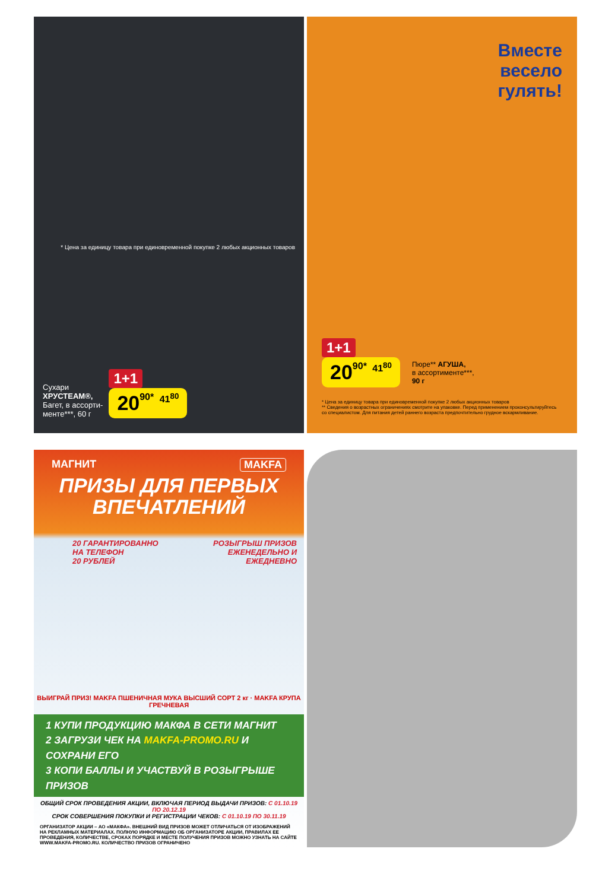* Цена за единицу товара при единовременной покупке 2 любых акционных товаров
Сухари
ХРУСТЕАМ®,
Багет, в ассорти-
менте***, 60 г
1+1
2090* 41<sup>80</sup>
Вместе
весело
гулять!
1+1
2090* 41<sup>80</sup>
Пюре** АГУША,
в ассортименте***,
90 г
* Цена за единицу товара при единовременной покупке 2 любых акционных товаров
** Сведения о возрастных ограничениях смотрите на упаковке. Перед применением проконсультируйтесь со специалистом. Для питания детей раннего возраста предпочтительно грудное вскармливание.
МАГНИТ MAKFA
ПРИЗЫ ДЛЯ ПЕРВЫХ
ВПЕЧАТЛЕНИЙ
20 ГАРАНТИРОВАННО
НА ТЕЛЕФОН
20 РУБЛЕЙ
РОЗЫГРЫШ ПРИЗОВ
ЕЖЕНЕДЕЛЬНО И
ЕЖЕДНЕВНО
ВЫИГРАЙ ПРИЗ! MAKFA ПШЕНИЧНАЯ МУКА ВЫСШИЙ СОРТ 2 кг · MAKFA КРУПА ГРЕЧНЕВАЯ
1 КУПИ ПРОДУКЦИЮ МАКФА В СЕТИ МАГНИТ
2 ЗАГРУЗИ ЧЕК НА MAKFA-PROMO.RU И СОХРАНИ ЕГО
3 КОПИ БАЛЛЫ И УЧАСТВУЙ В РОЗЫГРЫШЕ ПРИЗОВ
ОБЩИЙ СРОК ПРОВЕДЕНИЯ АКЦИИ, ВКЛЮЧАЯ ПЕРИОД ВЫДАЧИ ПРИЗОВ: С 01.10.19 ПО 20.12.19
СРОК СОВЕРШЕНИЯ ПОКУПКИ И РЕГИСТРАЦИИ ЧЕКОВ: С 01.10.19 ПО 30.11.19
ОРГАНИЗАТОР АКЦИИ – АО «МАКФА». ВНЕШНИЙ ВИД ПРИЗОВ МОЖЕТ ОТЛИЧАТЬСЯ ОТ ИЗОБРАЖЕНИЙ НА РЕКЛАМНЫХ МАТЕРИАЛАХ. ПОЛНУЮ ИНФОРМАЦИЮ ОБ ОРГАНИЗАТОРЕ АКЦИИ, ПРАВИЛАХ ЕЕ ПРОВЕДЕНИЯ, КОЛИЧЕСТВЕ, СРОКАХ ПОРЯДКЕ И МЕСТЕ ПОЛУЧЕНИЯ ПРИЗОВ МОЖНО УЗНАТЬ НА САЙТЕ WWW.MAKFA-PROMO.RU. КОЛИЧЕСТВО ПРИЗОВ ОГРАНИЧЕНО